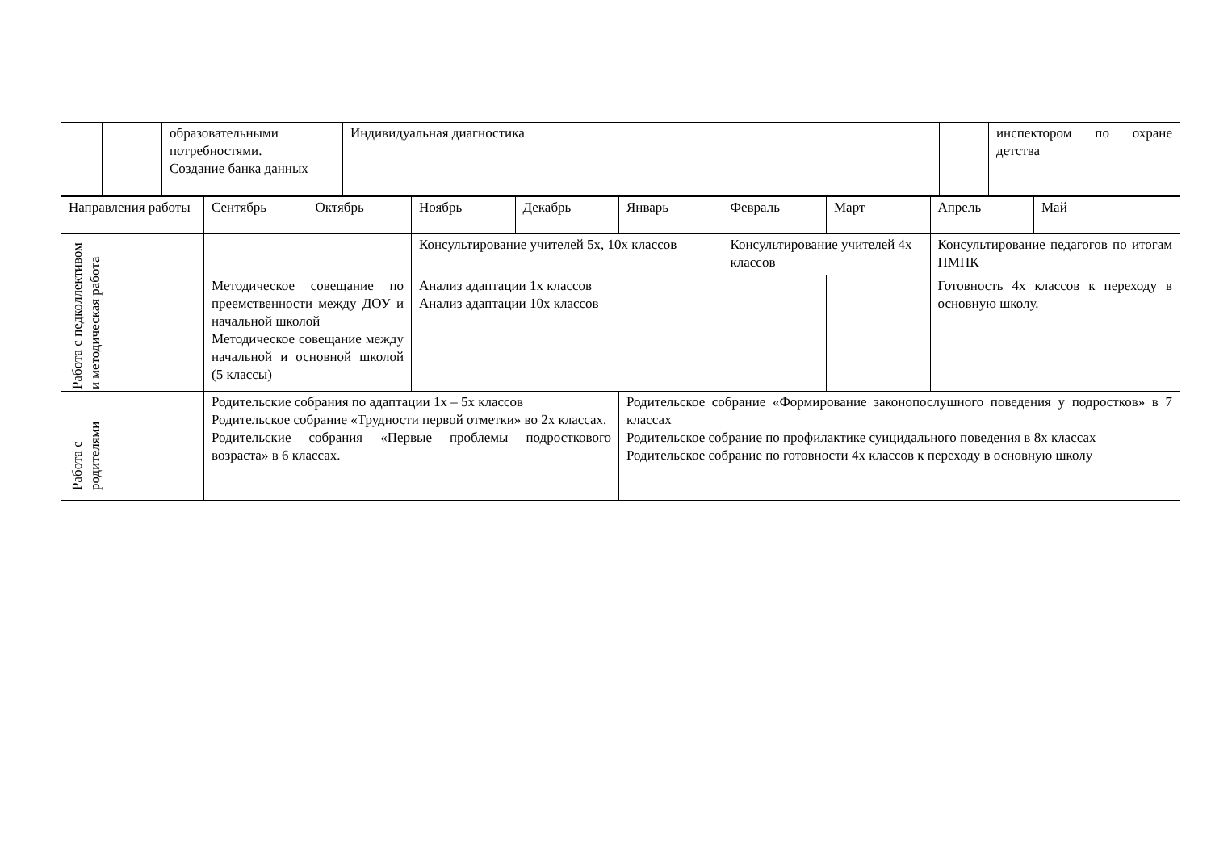| | | образовательными потребностями. Создание банка данных | Индивидуальная диагностика | | инспектором по охране детства |
| Направления работы | Сентябрь | Октябрь | Ноябрь | Декабрь | Январь | Февраль | Март | Апрель | Май |
| Работа с педколлективом и методическая работа | | | Консультирование учителей 5х, 10х классов | | | Консультирование учителей 4х классов | | Консультирование педагогов по итогам ПМПК | |
| | Методическое совещание по преемственности между ДОУ и начальной школой Методическое совещание между начальной и основной школой (5 классы) | | Анализ адаптации 1х классов Анализ адаптации 10х классов | | | | | Готовность 4х классов к переходу в основную школу. | |
| Работа с родителями | Родительские собрания по адаптации 1х – 5х классов Родительское собрание «Трудности первой отметки» во 2х классах. Родительские собрания «Первые проблемы подросткового возраста» в 6 классах. | | | | Родительское собрание «Формирование законопослушного поведения у подростков» в 7 классах Родительское собрание по профилактике суицидального поведения в 8х классах Родительское собрание по готовности 4х классов к переходу в основную школу | | | | |